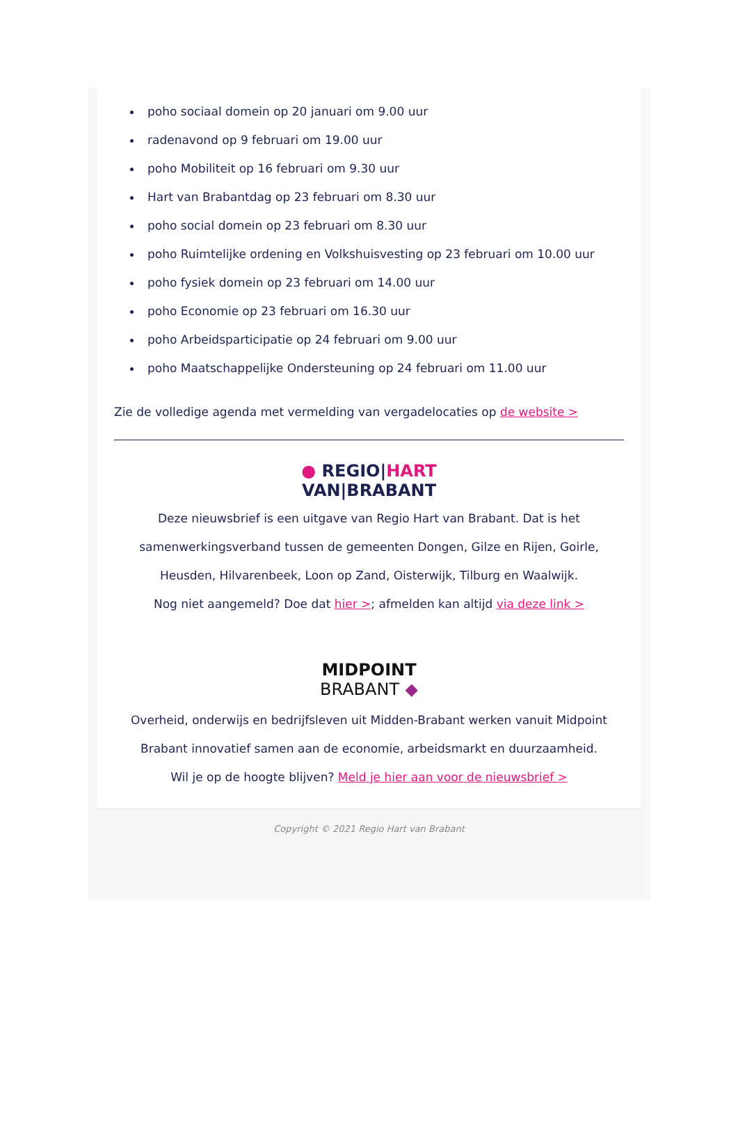poho sociaal domein op 20 januari om 9.00 uur
radenavond op 9 februari om 19.00 uur
poho Mobiliteit op 16 februari om 9.30 uur
Hart van Brabantdag op 23 februari om 8.30 uur
poho social domein op 23 februari om 8.30 uur
poho Ruimtelijke ordening en Volkshuisvesting op 23 februari om 10.00 uur
poho fysiek domein op 23 februari om 14.00 uur
poho Economie op 23 februari om 16.30 uur
poho Arbeidsparticipatie op 24 februari om 9.00 uur
poho Maatschappelijke Ondersteuning op 24 februari om 11.00 uur
Zie de volledige agenda met vermelding van vergadelocaties op de website >
● REGIO|HART
VAN|BRABANT
Deze nieuwsbrief is een uitgave van Regio Hart van Brabant. Dat is het samenwerkingsverband tussen de gemeenten Dongen, Gilze en Rijen, Goirle, Heusden, Hilvarenbeek, Loon op Zand, Oisterwijk, Tilburg en Waalwijk.
Nog niet aangemeld? Doe dat hier >; afmelden kan altijd via deze link >
MIDPOINT
BRABANT ◆
Overheid, onderwijs en bedrijfsleven uit Midden-Brabant werken vanuit Midpoint Brabant innovatief samen aan de economie, arbeidsmarkt en duurzaamheid.
Wil je op de hoogte blijven? Meld je hier aan voor de nieuwsbrief >
Copyright © 2021 Regio Hart van Brabant